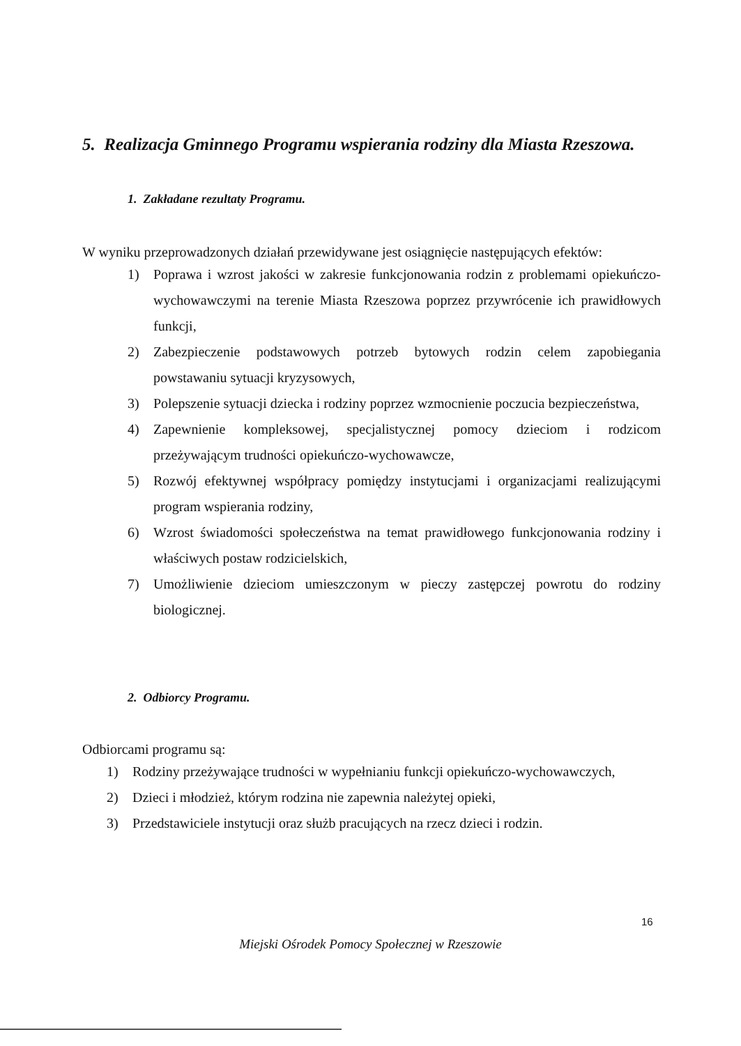5. Realizacja Gminnego Programu wspierania rodziny dla Miasta Rzeszowa.
1. Zakładane rezultaty Programu.
W wyniku przeprowadzonych działań przewidywane jest osiągnięcie następujących efektów:
1) Poprawa i wzrost jakości w zakresie funkcjonowania rodzin z problemami opiekuńczo-wychowawczymi na terenie Miasta Rzeszowa poprzez przywrócenie ich prawidłowych funkcji,
2) Zabezpieczenie podstawowych potrzeb bytowych rodzin celem zapobiegania powstawaniu sytuacji kryzysowych,
3) Polepszenie sytuacji dziecka i rodziny poprzez wzmocnienie poczucia bezpieczeństwa,
4) Zapewnienie kompleksowej, specjalistycznej pomocy dzieciom i rodzicom przeżywającym trudności opiekuńczo-wychowawcze,
5) Rozwój efektywnej współpracy pomiędzy instytucjami i organizacjami realizującymi program wspierania rodziny,
6) Wzrost świadomości społeczeństwa na temat prawidłowego funkcjonowania rodziny i właściwych postaw rodzicielskich,
7) Umożliwienie dzieciom umieszczonym w pieczy zastępczej powrotu do rodziny biologicznej.
2. Odbiorcy Programu.
Odbiorcami programu są:
1) Rodziny przeżywające trudności w wypełnianiu funkcji opiekuńczo-wychowawczych,
2) Dzieci i młodzież, którym rodzina nie zapewnia należytej opieki,
3) Przedstawiciele instytucji oraz służb pracujących na rzecz dzieci i rodzin.
16
Miejski Ośrodek Pomocy Społecznej w Rzeszowie